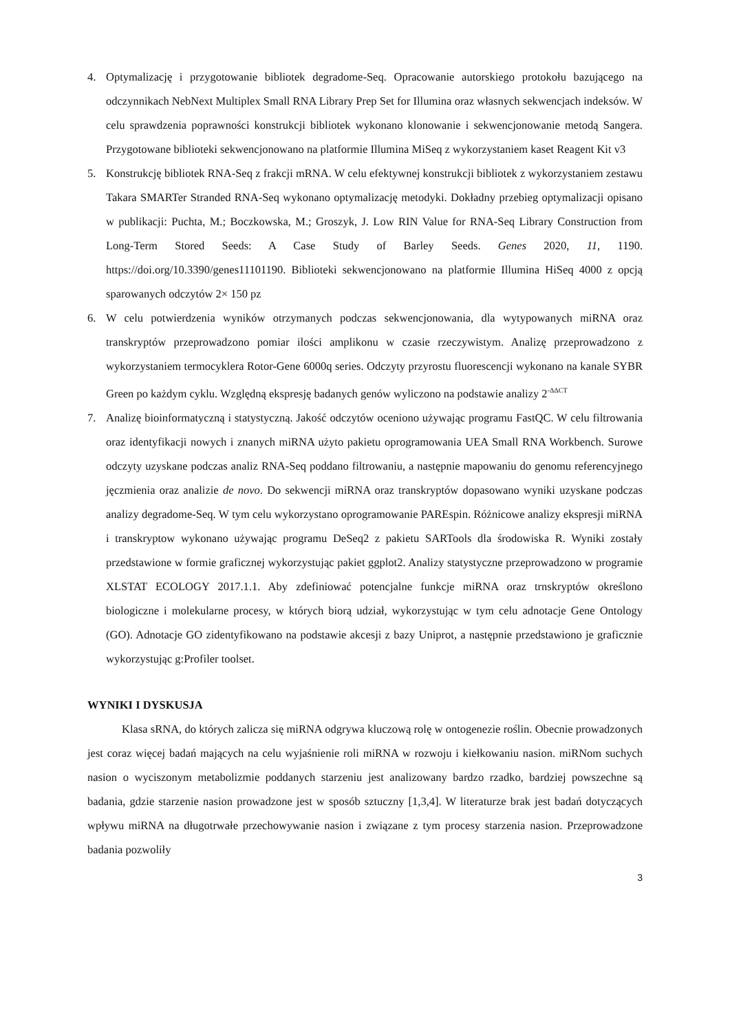4. Optymalizację i przygotowanie bibliotek degradome-Seq. Opracowanie autorskiego protokołu bazującego na odczynnikach NebNext Multiplex Small RNA Library Prep Set for Illumina oraz własnych sekwencjach indeksów. W celu sprawdzenia poprawności konstrukcji bibliotek wykonano klonowanie i sekwencjonowanie metodą Sangera. Przygotowane biblioteki sekwencjonowano na platformie Illumina MiSeq z wykorzystaniem kaset Reagent Kit v3
5. Konstrukcję bibliotek RNA-Seq z frakcji mRNA. W celu efektywnej konstrukcji bibliotek z wykorzystaniem zestawu Takara SMARTer Stranded RNA-Seq wykonano optymalizację metodyki. Dokładny przebieg optymalizacji opisano w publikacji: Puchta, M.; Boczkowska, M.; Groszyk, J. Low RIN Value for RNA-Seq Library Construction from Long-Term Stored Seeds: A Case Study of Barley Seeds. Genes 2020, 11, 1190. https://doi.org/10.3390/genes11101190. Biblioteki sekwencjonowano na platformie Illumina HiSeq 4000 z opcją sparowanych odczytów 2× 150 pz
6. W celu potwierdzenia wyników otrzymanych podczas sekwencjonowania, dla wytypowanych miRNA oraz transkryptów przeprowadzono pomiar ilości amplikonu w czasie rzeczywistym. Analizę przeprowadzono z wykorzystaniem termocyklera Rotor-Gene 6000q series. Odczyty przyrostu fluorescencji wykonano na kanale SYBR Green po każdym cyklu. Względną ekspresję badanych genów wyliczono na podstawie analizy 2<sup>-ΔΔCT</sup>
7. Analizę bioinformatyczną i statystyczną. Jakość odczytów oceniono używając programu FastQC. W celu filtrowania oraz identyfikacji nowych i znanych miRNA użyto pakietu oprogramowania UEA Small RNA Workbench. Surowe odczyty uzyskane podczas analiz RNA-Seq poddano filtrowaniu, a następnie mapowaniu do genomu referencyjnego jęczmienia oraz analizie de novo. Do sekwencji miRNA oraz transkryptów dopasowano wyniki uzyskane podczas analizy degradome-Seq. W tym celu wykorzystano oprogramowanie PAREspin. Różnicowe analizy ekspresji miRNA i transkryptow wykonano używając programu DeSeq2 z pakietu SARTools dla środowiska R. Wyniki zostały przedstawione w formie graficznej wykorzystując pakiet ggplot2. Analizy statystyczne przeprowadzono w programie XLSTAT ECOLOGY 2017.1.1. Aby zdefiniować potencjalne funkcje miRNA oraz trnskryptów określono biologiczne i molekularne procesy, w których biorą udział, wykorzystując w tym celu adnotacje Gene Ontology (GO). Adnotacje GO zidentyfikowano na podstawie akcesji z bazy Uniprot, a następnie przedstawiono je graficznie wykorzystując g:Profiler toolset.
WYNIKI I DYSKUSJA
Klasa sRNA, do których zalicza się miRNA odgrywa kluczową rolę w ontogenezie roślin. Obecnie prowadzonych jest coraz więcej badań mających na celu wyjaśnienie roli miRNA w rozwoju i kiełkowaniu nasion. miRNom suchych nasion o wyciszonym metabolizmie poddanych starzeniu jest analizowany bardzo rzadko, bardziej powszechne są badania, gdzie starzenie nasion prowadzone jest w sposób sztuczny [1,3,4]. W literaturze brak jest badań dotyczących wpływu miRNA na długotrwałe przechowywanie nasion i związane z tym procesy starzenia nasion. Przeprowadzone badania pozwoliły
3